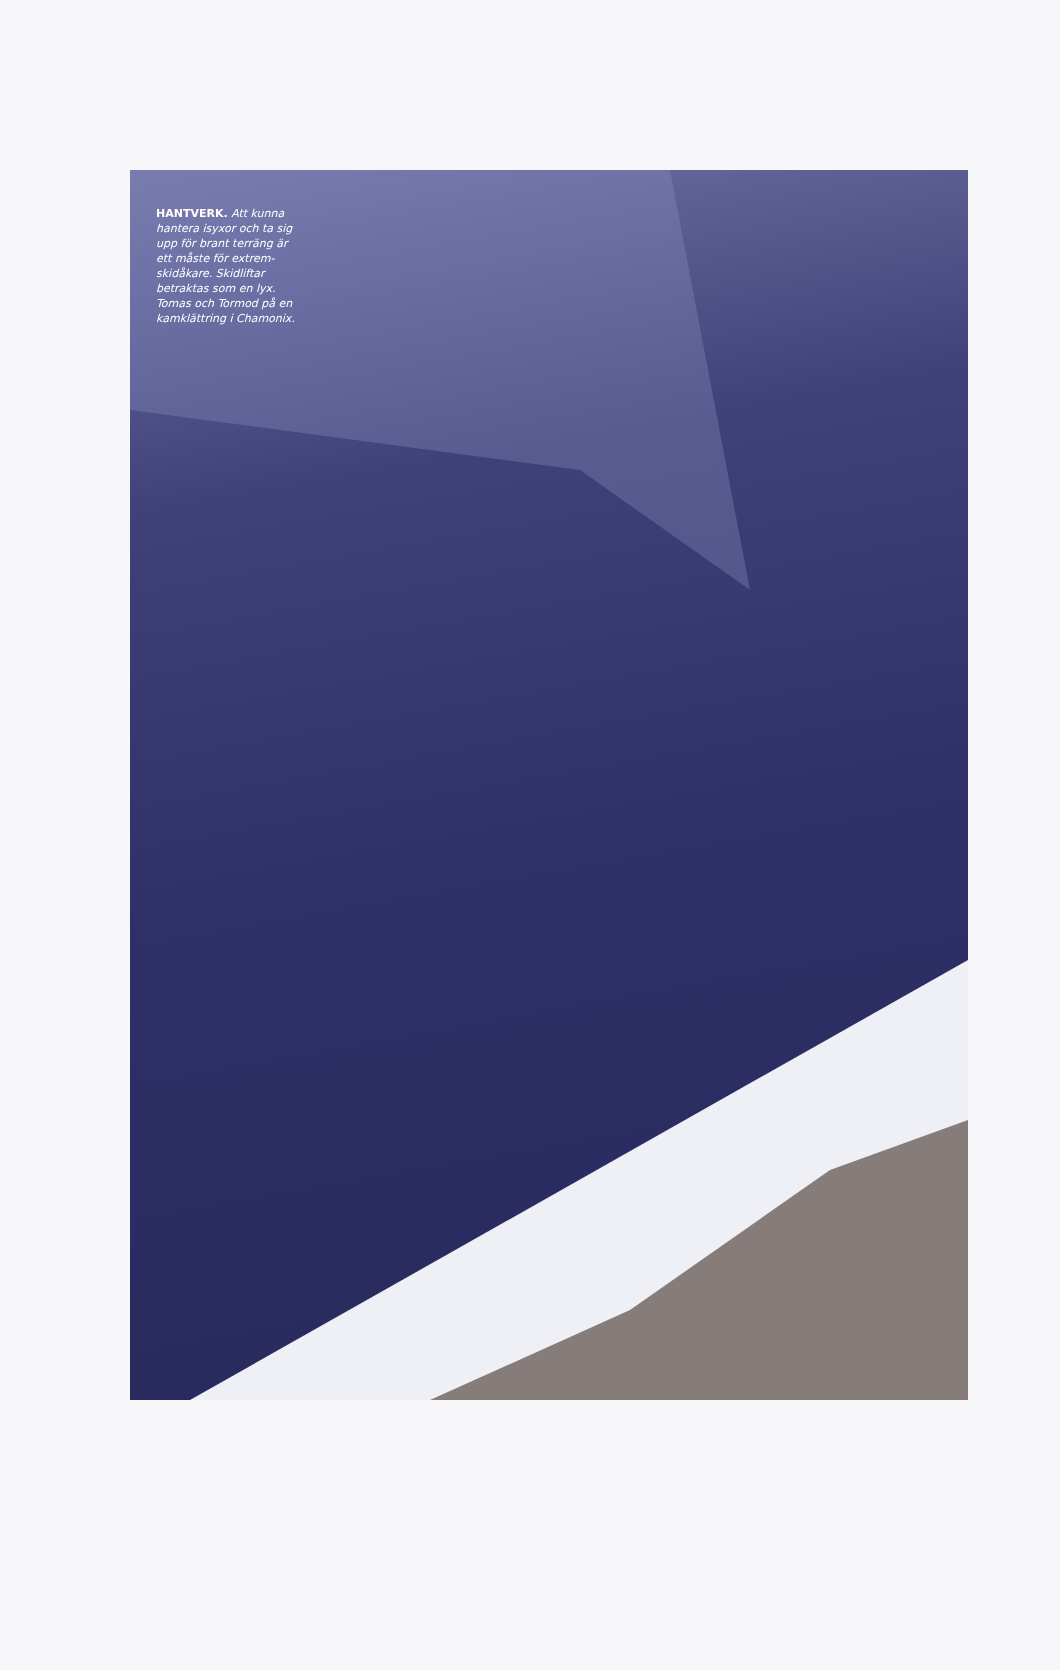HANTVERK. Att kunna hantera isyxor och ta sig upp för brant terräng är ett måste för extrem-skidåkare. Skidliftar betraktas som en lyx. Tomas och Tormod på en kamklättring i Chamonix.